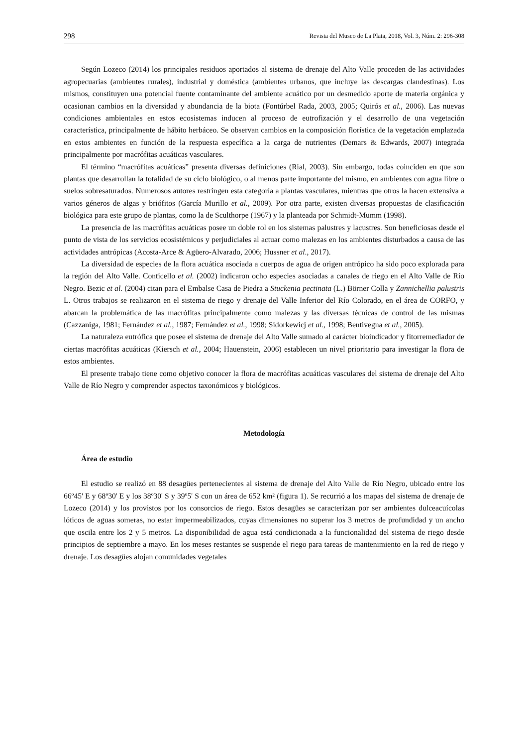298 Revista del Museo de La Plata, 2018, Vol. 3, Núm. 2: 296-308
Según Lozeco (2014) los principales residuos aportados al sistema de drenaje del Alto Valle proceden de las actividades agropecuarias (ambientes rurales), industrial y doméstica (ambientes urbanos, que incluye las descargas clandestinas). Los mismos, constituyen una potencial fuente contaminante del ambiente acuático por un desmedido aporte de materia orgánica y ocasionan cambios en la diversidad y abundancia de la biota (Fontúrbel Rada, 2003, 2005; Quirós et al., 2006). Las nuevas condiciones ambientales en estos ecosistemas inducen al proceso de eutrofización y el desarrollo de una vegetación característica, principalmente de hábito herbáceo. Se observan cambios en la composición florística de la vegetación emplazada en estos ambientes en función de la respuesta específica a la carga de nutrientes (Demars & Edwards, 2007) integrada principalmente por macrófitas acuáticas vasculares.
El término “macrófitas acuáticas” presenta diversas definiciones (Rial, 2003). Sin embargo, todas coinciden en que son plantas que desarrollan la totalidad de su ciclo biológico, o al menos parte importante del mismo, en ambientes con agua libre o suelos sobresaturados. Numerosos autores restringen esta categoría a plantas vasculares, mientras que otros la hacen extensiva a varios géneros de algas y briófitos (García Murillo et al., 2009). Por otra parte, existen diversas propuestas de clasificación biológica para este grupo de plantas, como la de Sculthorpe (1967) y la planteada por Schmidt-Mumm (1998).
La presencia de las macrófitas acuáticas posee un doble rol en los sistemas palustres y lacustres. Son beneficiosas desde el punto de vista de los servicios ecosistémicos y perjudiciales al actuar como malezas en los ambientes disturbados a causa de las actividades antrópicas (Acosta-Arce & Agüero-Alvarado, 2006; Hussner et al., 2017).
La diversidad de especies de la flora acuática asociada a cuerpos de agua de origen antrópico ha sido poco explorada para la región del Alto Valle. Conticello et al. (2002) indicaron ocho especies asociadas a canales de riego en el Alto Valle de Río Negro. Bezic et al. (2004) citan para el Embalse Casa de Piedra a Stuckenia pectinata (L.) Börner Colla y Zannichellia palustris L. Otros trabajos se realizaron en el sistema de riego y drenaje del Valle Inferior del Río Colorado, en el área de CORFO, y abarcan la problemática de las macrófitas principalmente como malezas y las diversas técnicas de control de las mismas (Cazzaniga, 1981; Fernández et al., 1987; Fernández et al., 1998; Sidorkewicj et al., 1998; Bentivegna et al., 2005).
La naturaleza eutrófica que posee el sistema de drenaje del Alto Valle sumado al carácter bioindicador y fitorremediador de ciertas macrófitas acuáticas (Kiersch et al., 2004; Hauenstein, 2006) establecen un nivel prioritario para investigar la flora de estos ambientes.
El presente trabajo tiene como objetivo conocer la flora de macrófitas acuáticas vasculares del sistema de drenaje del Alto Valle de Río Negro y comprender aspectos taxonómicos y biológicos.
Metodología
Área de estudio
El estudio se realizó en 88 desagües pertenecientes al sistema de drenaje del Alto Valle de Río Negro, ubicado entre los 66º45' E y 68º30' E y los 38º30' S y 39º5' S con un área de 652 km² (figura 1). Se recurrió a los mapas del sistema de drenaje de Lozeco (2014) y los provistos por los consorcios de riego. Estos desagües se caracterizan por ser ambientes dulceacuícolas lóticos de aguas someras, no estar impermeabilizados, cuyas dimensiones no superar los 3 metros de profundidad y un ancho que oscila entre los 2 y 5 metros. La disponibilidad de agua está condicionada a la funcionalidad del sistema de riego desde principios de septiembre a mayo. En los meses restantes se suspende el riego para tareas de mantenimiento en la red de riego y drenaje. Los desagües alojan comunidades vegetales